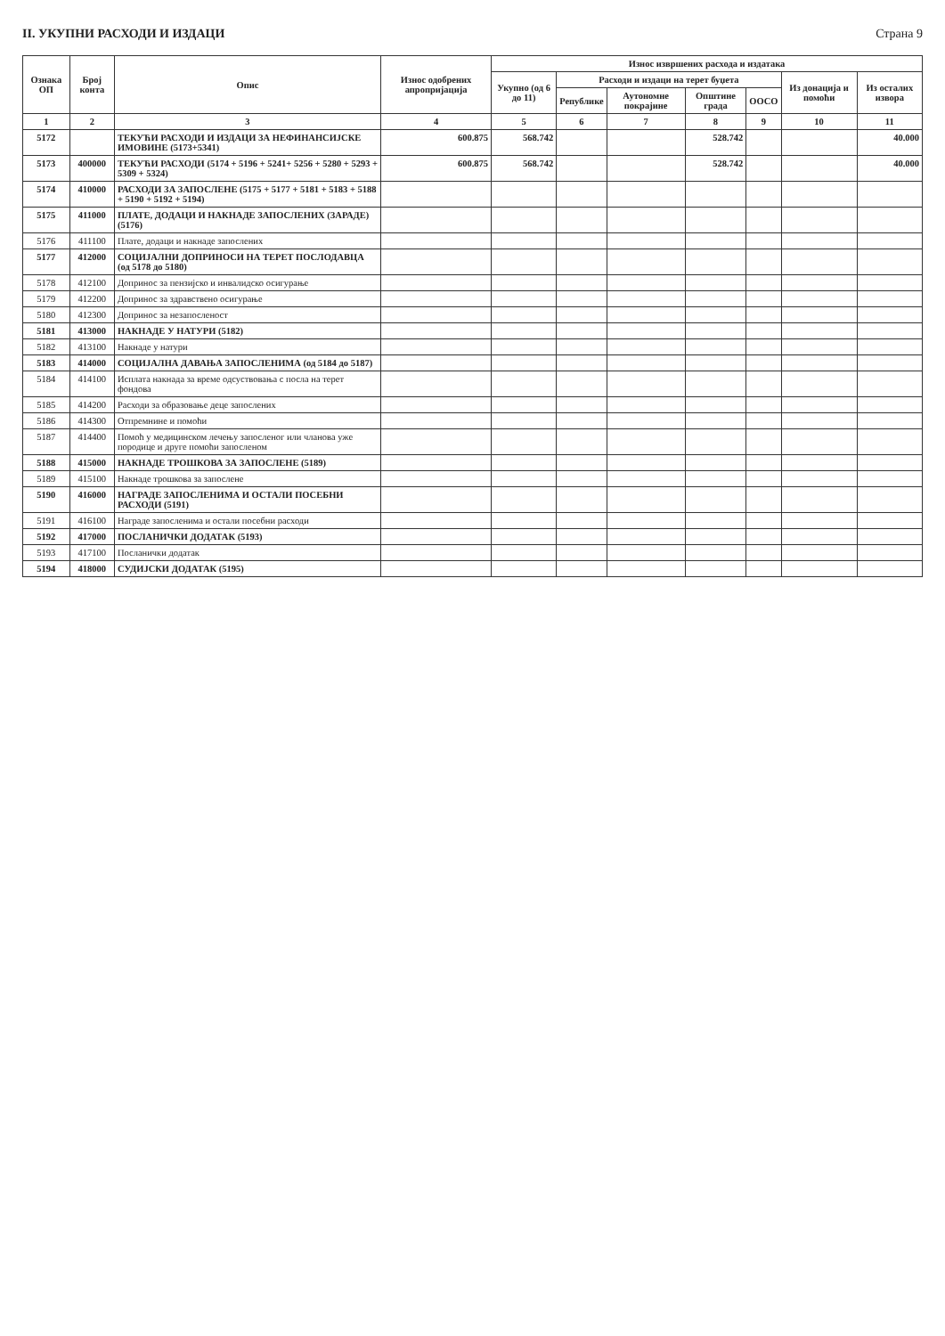II. УКУПНИ РАСХОДИ И ИЗДАЦИ Страна 9
| Ознака ОП | Број конта | Опис | Износ одобрених апропријација | Износ извршених расхода и издатака | | | | | | |
| --- | --- | --- | --- | --- | --- | --- | --- | --- | --- | --- |
| | | | | Укупно (од 6 до 11) | Расходи и издаци на терет буџета | | | | Из донација и помоћи | Из осталих извора |
| | | | | | Републике | Аутономне покрајине | Општине града | ООСО | | |
| 1 | 2 | 3 | 4 | 5 | 6 | 7 | 8 | 9 | 10 | 11 |
| 5172 | | ТЕКУЋИ РАСХОДИ И ИЗДАЦИ ЗА НЕФИНАНСИЈСКЕ ИМОВИНЕ (5173+5341) | 600.875 | 568.742 | | | 528.742 | | | 40.000 |
| 5173 | 400000 | ТЕКУЋИ РАСХОДИ (5174 + 5196 + 5241+ 5256 + 5280 + 5293 + 5309 + 5324) | 600.875 | 568.742 | | | 528.742 | | | 40.000 |
| 5174 | 410000 | РАСХОДИ ЗА ЗАПОСЛЕНЕ (5175 + 5177 + 5181 + 5183 + 5188 + 5190 + 5192 + 5194) | | | | | | | | |
| 5175 | 411000 | ПЛАТЕ, ДОДАЦИ И НАКНАДЕ ЗАПОСЛЕНИХ (ЗАРАДЕ) (5176) | | | | | | | | |
| 5176 | 411100 | Плате, додаци и накнаде запослених | | | | | | | | |
| 5177 | 412000 | СОЦИЈАЛНИ ДОПРИНОСИ НА ТЕРЕТ ПОСЛОДАВЦА (од 5178 до 5180) | | | | | | | | |
| 5178 | 412100 | Допринос за пензијско и инвалидско осигурање | | | | | | | | |
| 5179 | 412200 | Допринос за здравствено осигурање | | | | | | | | |
| 5180 | 412300 | Допринос за незапосленост | | | | | | | | |
| 5181 | 413000 | НАКНАДЕ У НАТУРИ (5182) | | | | | | | | |
| 5182 | 413100 | Накнаде у натури | | | | | | | | |
| 5183 | 414000 | СОЦИЈАЛНА ДАВАЊА ЗАПОСЛЕНИМА (од 5184 до 5187) | | | | | | | | |
| 5184 | 414100 | Исплата накнада за време одсуствовања с посла на терет фондова | | | | | | | | |
| 5185 | 414200 | Расходи за образовање деце запослених | | | | | | | | |
| 5186 | 414300 | Отпремнине и помоћи | | | | | | | | |
| 5187 | 414400 | Помоћ у медицинском лечењу запосленог или чланова уже породице и друге помоћи запосленом | | | | | | | | |
| 5188 | 415000 | НАКНАДЕ ТРОШКОВА ЗА ЗАПОСЛЕНЕ (5189) | | | | | | | | |
| 5189 | 415100 | Накнаде трошкова за запослене | | | | | | | | |
| 5190 | 416000 | НАГРАДЕ ЗАПОСЛЕНИМА И ОСТАЛИ ПОСЕБНИ РАСХОДИ (5191) | | | | | | | | |
| 5191 | 416100 | Награде запосленима и остали посебни расходи | | | | | | | | |
| 5192 | 417000 | ПОСЛАНИЧКИ ДОДАТАК (5193) | | | | | | | | |
| 5193 | 417100 | Посланички додатак | | | | | | | | |
| 5194 | 418000 | СУДИЈСКИ ДОДАТАК (5195) | | | | | | | | |